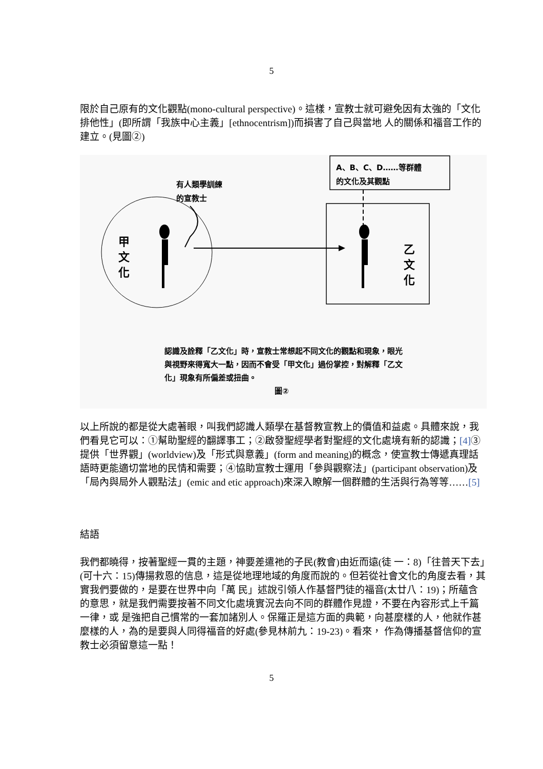5
限於自己原有的文化觀點(mono-cultural perspective)。這樣，宣教士就可避免因有太強的「文化排他性」(即所謂「我族中心主義」[ethnocentrism])而損害了自己與當地 人的關係和福音工作的建立。(見圖②)
A、B、C、D……等群體
的文化及其觀點
有人類學訓練
的宣教士
甲
文
化
乙
文
化
認識及詮釋「乙文化」時，宣教士常想起不同文化的觀點和現象，眼光與視野來得寬大一點，因而不會受「甲文化」過份掌控，對解釋「乙文化」現象有所偏差或扭曲。
圖②
以上所說的都是從大處著眼，叫我們認識人類學在基督教宣教上的價值和益處。具體來說，我們看見它可以：①幫助聖經的翻譯事工；②啟發聖經學者對聖經的文化處境有新的認識；[4] ③ 提供「世界觀」(worldview)及「形式與意義」(form and meaning)的概念，使宣教士傳遞真理話語時更能適切當地的民情和需要；④協助宣教士運用「參與觀察法」(participant observation)及「局內與局外人觀點法」(emic and etic approach)來深入瞭解一個群體的生活與行為等等……[5]
結語
我們都曉得，按著聖經一貫的主題，神要差遣祂的子民(教會)由近而遠(徒 一：8)「往普天下去」(可十六：15)傳揚救恩的信息，這是從地理地域的角度而說的。但若從社會文化的角度去看，其實我們要做的，是要在世界中向「萬 民」述說引領人作基督門徒的福音(太廿八：19)；所蘊含的意思，就是我們需要按著不同文化處境實況去向不同的群體作見證，不要在內容形式上千篇一律，或 是強把自己慣常的一套加諸別人。保羅正是這方面的典範，向甚麼樣的人，他就作甚麼樣的人，為的是要與人同得福音的好處(參見林前九：19-23)。看來， 作為傳播基督信仰的宣教士必須留意這一點！
5